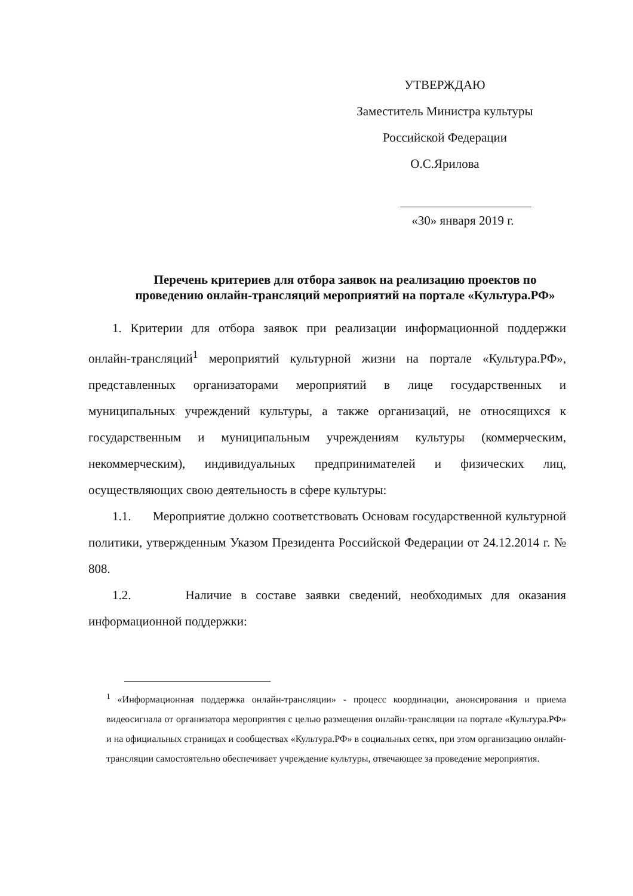УТВЕРЖДАЮ
Заместитель Министра культуры
Российской Федерации
О.С.Ярилова
«30» января 2019 г.
Перечень критериев для отбора заявок на реализацию проектов по проведению онлайн-трансляций мероприятий на портале «Культура.РФ»
1. Критерии для отбора заявок при реализации информационной поддержки онлайн-трансляций<sup>1</sup> мероприятий культурной жизни на портале «Культура.РФ», представленных организаторами мероприятий в лице государственных и муниципальных учреждений культуры, а также организаций, не относящихся к государственным и муниципальным учреждениям культуры (коммерческим, некоммерческим), индивидуальных предпринимателей и физических лиц, осуществляющих свою деятельность в сфере культуры:
1.1. Мероприятие должно соответствовать Основам государственной культурной политики, утвержденным Указом Президента Российской Федерации от 24.12.2014 г. № 808.
1.2. Наличие в составе заявки сведений, необходимых для оказания информационной поддержки:
<sup>1</sup> «Информационная поддержка онлайн-трансляции» - процесс координации, анонсирования и приема видеосигнала от организатора мероприятия с целью размещения онлайн-трансляции на портале «Культура.РФ» и на официальных страницах и сообществах «Культура.РФ» в социальных сетях, при этом организацию онлайн-трансляции самостоятельно обеспечивает учреждение культуры, отвечающее за проведение мероприятия.